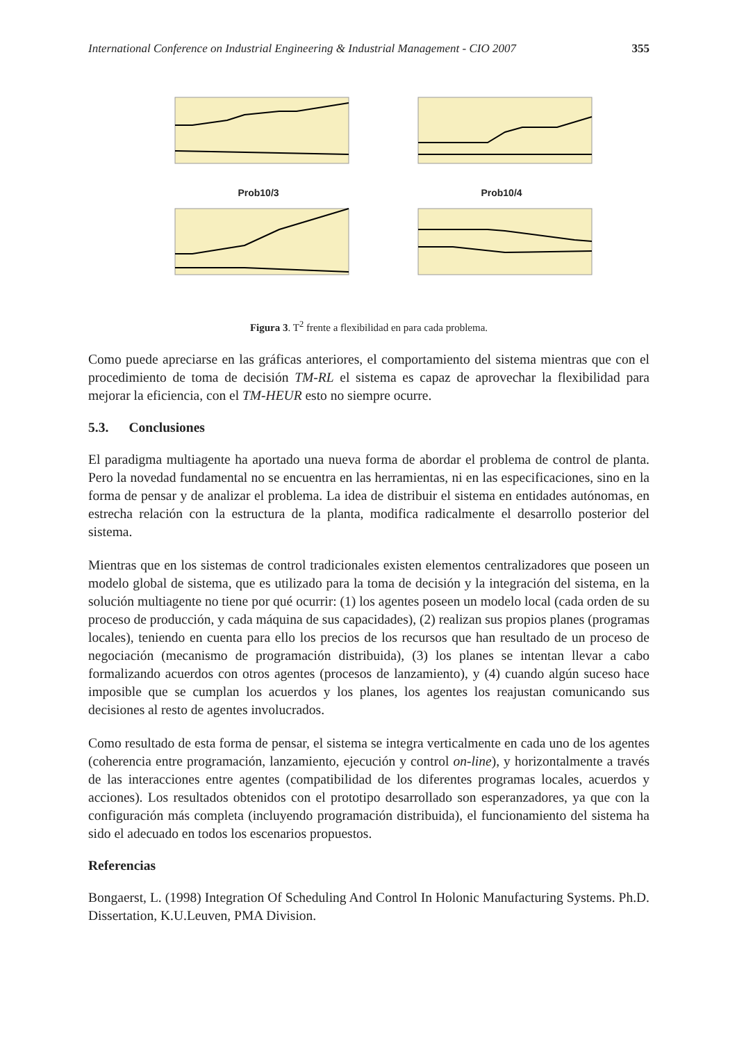International Conference on Industrial Engineering & Industrial Management - CIO 2007 355
Prob10/3
Prob10/4
Figura 3. T<sup>2</sup> frente a flexibilidad en para cada problema.
Como puede apreciarse en las gráficas anteriores, el comportamiento del sistema mientras que con el procedimiento de toma de decisión TM-RL el sistema es capaz de aprovechar la flexibilidad para mejorar la eficiencia, con el TM-HEUR esto no siempre ocurre.
5.3. Conclusiones
El paradigma multiagente ha aportado una nueva forma de abordar el problema de control de planta. Pero la novedad fundamental no se encuentra en las herramientas, ni en las especificaciones, sino en la forma de pensar y de analizar el problema. La idea de distribuir el sistema en entidades autónomas, en estrecha relación con la estructura de la planta, modifica radicalmente el desarrollo posterior del sistema.
Mientras que en los sistemas de control tradicionales existen elementos centralizadores que poseen un modelo global de sistema, que es utilizado para la toma de decisión y la integración del sistema, en la solución multiagente no tiene por qué ocurrir: (1) los agentes poseen un modelo local (cada orden de su proceso de producción, y cada máquina de sus capacidades), (2) realizan sus propios planes (programas locales), teniendo en cuenta para ello los precios de los recursos que han resultado de un proceso de negociación (mecanismo de programación distribuida), (3) los planes se intentan llevar a cabo formalizando acuerdos con otros agentes (procesos de lanzamiento), y (4) cuando algún suceso hace imposible que se cumplan los acuerdos y los planes, los agentes los reajustan comunicando sus decisiones al resto de agentes involucrados.
Como resultado de esta forma de pensar, el sistema se integra verticalmente en cada uno de los agentes (coherencia entre programación, lanzamiento, ejecución y control on-line), y horizontalmente a través de las interacciones entre agentes (compatibilidad de los diferentes programas locales, acuerdos y acciones). Los resultados obtenidos con el prototipo desarrollado son esperanzadores, ya que con la configuración más completa (incluyendo programación distribuida), el funcionamiento del sistema ha sido el adecuado en todos los escenarios propuestos.
Referencias
Bongaerst, L. (1998) Integration Of Scheduling And Control In Holonic Manufacturing Systems. Ph.D. Dissertation, K.U.Leuven, PMA Division.